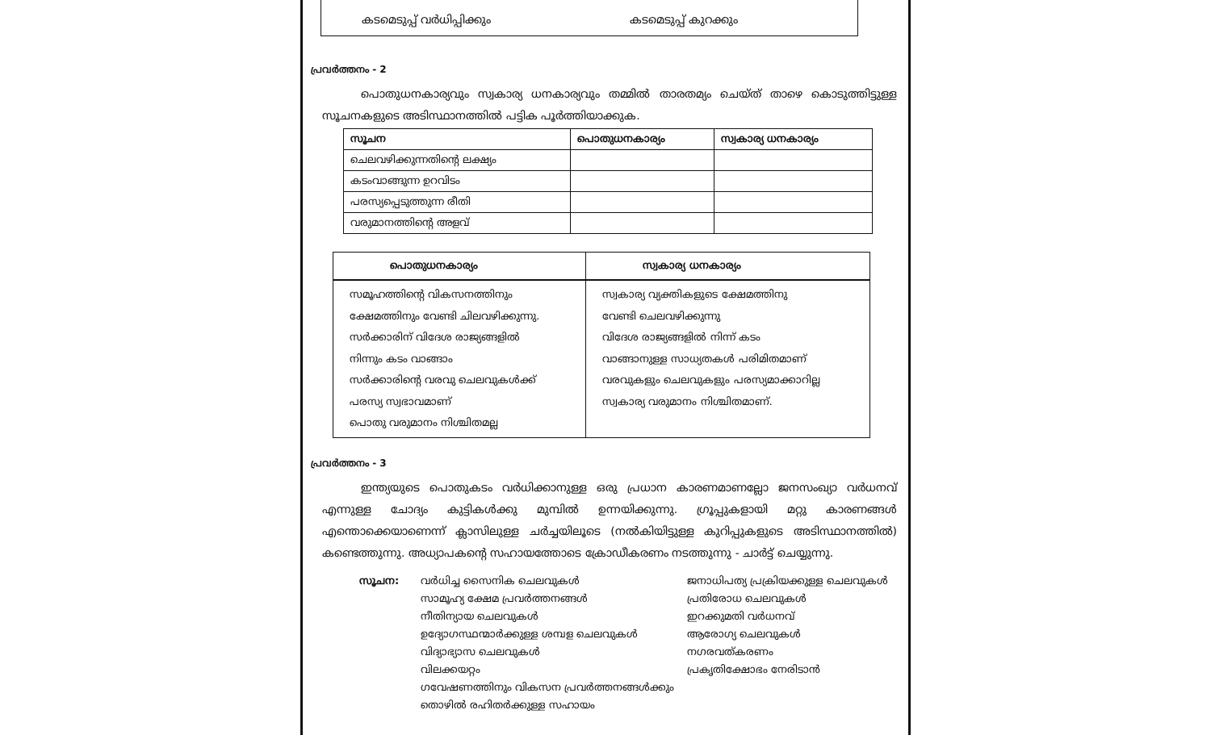കടമെടുപ്പ് വർധിപ്പിക്കും കടമെടുപ്പ് കുറക്കും
പ്രവർത്തനം - 2
പൊതുധനകാര്യവും സ്വകാര്യ ധനകാര്യവും തമ്മിൽ താരതമ്യം ചെയ്ത് താഴെ കൊടുത്തിട്ടുള്ള സൂചനകളുടെ അടിസ്ഥാനത്തിൽ പട്ടിക പൂർത്തിയാക്കുക.
| സൂചന | പൊതുധനകാര്യം | സ്വകാര്യ ധനകാര്യം |
| --- | --- | --- |
| ചെലവഴിക്കുന്നതിന്റെ ലക്ഷ്യം | | |
| കടംവാങ്ങുന്ന ഉറവിടം | | |
| പരസ്യപ്പെടുത്തുന്ന രീതി | | |
| വരുമാനത്തിന്റെ അളവ് | | |
| പൊതുധനകാര്യം | സ്വകാര്യ ധനകാര്യം |
| --- | --- |
| സമൂഹത്തിന്റെ വികസനത്തിനും ക്ഷേമത്തിനും വേണ്ടി ചിലവഴിക്കുന്നു. സർക്കാരിന് വിദേശ രാജ്യങ്ങളിൽ നിന്നും കടം വാങ്ങാം സർക്കാരിന്റെ വരവു ചെലവുകൾക്ക് പരസ്യ സ്വഭാവമാണ് പൊതു വരുമാനം നിശ്ചിതമല്ല | സ്വകാര്യ വ്യക്തികളുടെ ക്ഷേമത്തിനു വേണ്ടി ചെലവഴിക്കുന്നു വിദേശ രാജ്യങ്ങളിൽ നിന്ന് കടം വാങ്ങാനുള്ള സാധ്യതകൾ പരിമിതമാണ് വരവുകളും ചെലവുകളും പരസ്യമാക്കാറില്ല സ്വകാര്യ വരുമാനം നിശ്ചിതമാണ്. |
പ്രവർത്തനം - 3
ഇന്ത്യയുടെ പൊതുകടം വർധിക്കാനുള്ള ഒരു പ്രധാന കാരണമാണല്ലോ ജനസംഖ്യാ വർധനവ് എന്നുള്ള ചോദ്യം കുട്ടികൾക്കു മുമ്പിൽ ഉന്നയിക്കുന്നു. ഗ്രൂപ്പുകളായി മറ്റു കാരണങ്ങൾ എന്തൊക്കെയാണെന്ന് ക്ലാസിലുള്ള ചർച്ചയിലൂടെ (നൽകിയിട്ടുള്ള കുറിപ്പുകളുടെ അടിസ്ഥാനത്തിൽ) കണ്ടെത്തുന്നു. അധ്യാപകന്റെ സഹായത്തോടെ ക്രോഡീകരണം നടത്തുന്നു - ചാർട്ട് ചെയ്യുന്നു.
സൂചന: വർധിച്ച സൈനിക ചെലവുകൾ
സാമൂഹ്യ ക്ഷേമ പ്രവർത്തനങ്ങൾ
നീതിന്യായ ചെലവുകൾ
ഉദ്യോഗസ്ഥന്മാർക്കുള്ള ശമ്പള ചെലവുകൾ
വിദ്യാഭ്യാസ ചെലവുകൾ
വിലക്കയറ്റം
ഗവേഷണത്തിനും വികസന പ്രവർത്തനങ്ങൾക്കും
തൊഴിൽ രഹിതർക്കുള്ള സഹായം
ജനാധിപത്യ പ്രക്രിയക്കുള്ള ചെലവുകൾ
പ്രതിരോധ ചെലവുകൾ
ഇറക്കുമതി വർധനവ്
ആരോഗ്യ ചെലവുകൾ
നഗരവത്കരണം
പ്രകൃതിക്ഷോഭം നേരിടാൻ